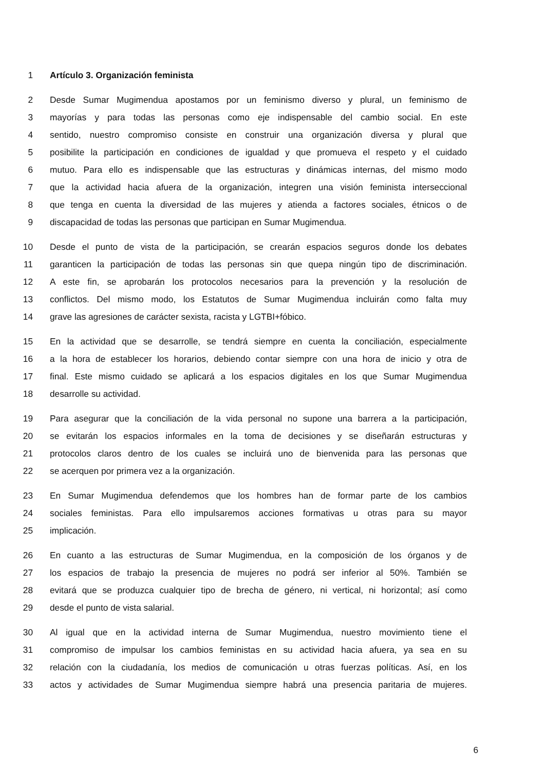1 Artículo 3. Organización feminista
2 Desde Sumar Mugimendua apostamos por un feminismo diverso y plural, un feminismo de
3 mayorías y para todas las personas como eje indispensable del cambio social. En este
4 sentido, nuestro compromiso consiste en construir una organización diversa y plural que
5 posibilite la participación en condiciones de igualdad y que promueva el respeto y el cuidado
6 mutuo. Para ello es indispensable que las estructuras y dinámicas internas, del mismo modo
7 que la actividad hacia afuera de la organización, integren una visión feminista interseccional
8 que tenga en cuenta la diversidad de las mujeres y atienda a factores sociales, étnicos o de
9 discapacidad de todas las personas que participan en Sumar Mugimendua.
10 Desde el punto de vista de la participación, se crearán espacios seguros donde los debates
11 garanticen la participación de todas las personas sin que quepa ningún tipo de discriminación.
12 A este fin, se aprobarán los protocolos necesarios para la prevención y la resolución de
13 conflictos. Del mismo modo, los Estatutos de Sumar Mugimendua incluirán como falta muy
14 grave las agresiones de carácter sexista, racista y LGTBI+fóbico.
15 En la actividad que se desarrolle, se tendrá siempre en cuenta la conciliación, especialmente
16 a la hora de establecer los horarios, debiendo contar siempre con una hora de inicio y otra de
17 final. Este mismo cuidado se aplicará a los espacios digitales en los que Sumar Mugimendua
18 desarrolle su actividad.
19 Para asegurar que la conciliación de la vida personal no supone una barrera a la participación,
20 se evitarán los espacios informales en la toma de decisiones y se diseñarán estructuras y
21 protocolos claros dentro de los cuales se incluirá uno de bienvenida para las personas que
22 se acerquen por primera vez a la organización.
23 En Sumar Mugimendua defendemos que los hombres han de formar parte de los cambios
24 sociales feministas. Para ello impulsaremos acciones formativas u otras para su mayor
25 implicación.
26 En cuanto a las estructuras de Sumar Mugimendua, en la composición de los órganos y de
27 los espacios de trabajo la presencia de mujeres no podrá ser inferior al 50%. También se
28 evitará que se produzca cualquier tipo de brecha de género, ni vertical, ni horizontal; así como
29 desde el punto de vista salarial.
30 Al igual que en la actividad interna de Sumar Mugimendua, nuestro movimiento tiene el
31 compromiso de impulsar los cambios feministas en su actividad hacia afuera, ya sea en su
32 relación con la ciudadanía, los medios de comunicación u otras fuerzas políticas. Así, en los
33 actos y actividades de Sumar Mugimendua siempre habrá una presencia paritaria de mujeres.
6